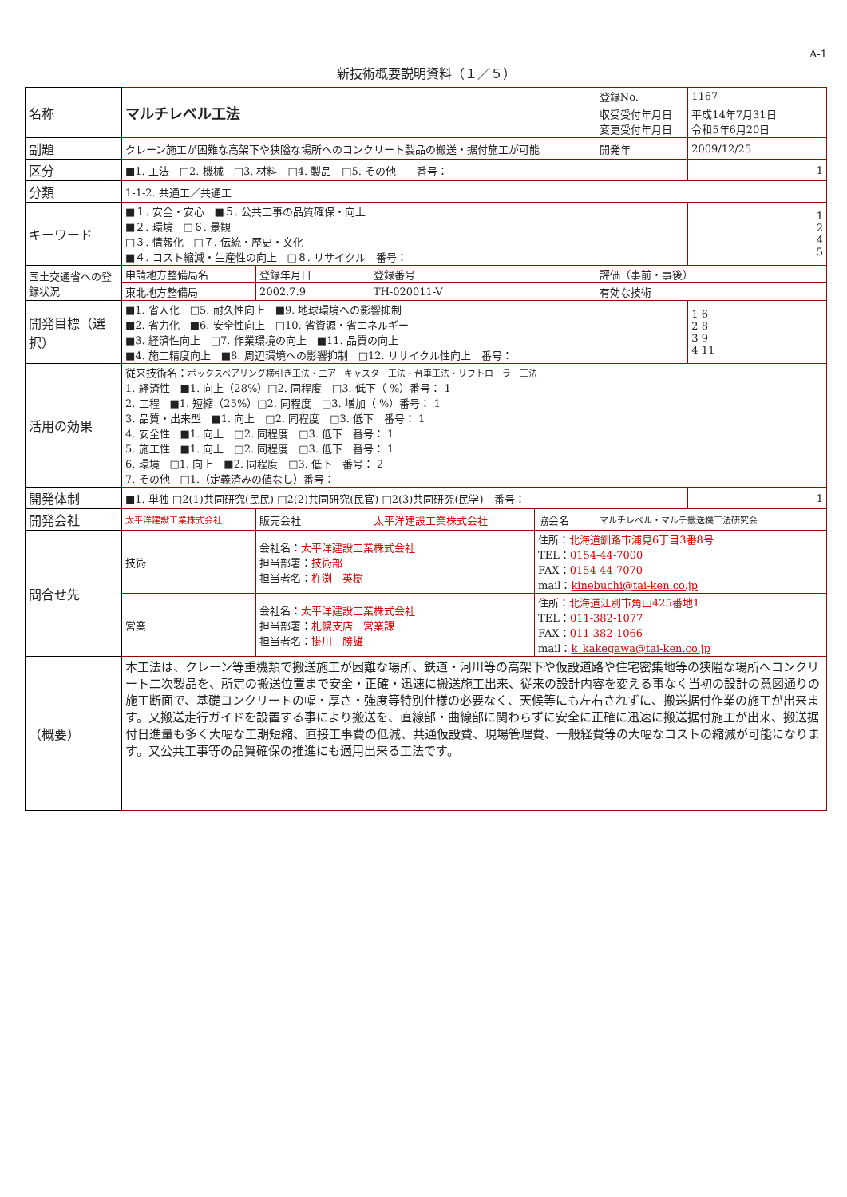A-1
新技術概要説明資料（１／５）
| 名称 | マルチレベル工法 | | | | 登録No. | 1167 |
| | | | | | 収受受付年月日 変更受付年月日 | 平成14年7月31日 令和5年6月20日 |
| 副題 | クレーン施工が困難な高架下や狭隘な場所へのコンクリート製品の搬送・据付施工が可能 | | | | 開発年 | 2009/12/25 |
| 区分 | ■1. 工法 □2. 機械 □3. 材料 □4. 製品 □5. その他 番号： | | | | | 1 |
| 分類 | 1-1-2. 共通工／共通工 | | | | | |
| キーワード | ■１. 安全・安心 ■５. 公共工事の品質確保・向上 ■２. 環境 □６. 景観 □３. 情報化 □７. 伝統・歴史・文化 ■４. コスト縮減・生産性の向上 □８. リサイクル 番号： | | | | | 1 2 4 5 |
| 国土交通省への登録状況 | 申請地方整備局名 | 登録年月日 | 登録番号 | | 評価（事前・事後） | |
| | 東北地方整備局 | 2002.7.9 | TH-020011-V | | 有効な技術 | |
| 開発目標（選択） | ■1. 省人化 □5. 耐久性向上 ■9. 地球環境への影響抑制 ■2. 省力化 ■6. 安全性向上 □10. 省資源・省エネルギー ■3. 経済性向上 □7. 作業環境の向上 ■11. 品質の向上 ■4. 施工精度向上 ■8. 周辺環境への影響抑制 □12. リサイクル性向上 番号： | | | | | 1 6 2 8 3 9 4 11 |
| 活用の効果 | 従来技術名： ボックスベアリング横引き工法・エアーキャスター工法・台車工法・リフトローラー工法 1. 経済性 ■1. 向上（28%）□2. 同程度 □3. 低下（ %）番号： 1 2. 工程 ■1. 短縮（25%）□2. 同程度 □3. 増加（ %）番号： 1 3. 品質・出来型 ■1. 向上 □2. 同程度 □3. 低下 番号： 1 4. 安全性 ■1. 向上 □2. 同程度 □3. 低下 番号： 1 5. 施工性 ■1. 向上 □2. 同程度 □3. 低下 番号： 1 6. 環境 □1. 向上 ■2. 同程度 □3. 低下 番号： 2 7. その他 □1.（定義済みの値なし）番号： | | | | | |
| 開発体制 | ■1. 単独 □2(1)共同研究(民民) □2(2)共同研究(民官) □2(3)共同研究(民学) 番号： | | | | | 1 |
| 開発会社 | 太平洋建設工業株式会社 | 販売会社 | 太平洋建設工業株式会社 | 協会名 | マルチレベル・マルチ搬送機工法研究会 | |
| 問合せ先 | 技術 | 会社名： 太平洋建設工業株式会社 担当部署： 技術部 担当者名： 杵渕 英樹 | | 住所： 北海道釧路市浦見6丁目3番8号 TEL： 0154-44-7000 FAX： 0154-44-7070 mail： kinebuchi@tai-ken.co.jp | | |
| | 営業 | 会社名： 太平洋建設工業株式会社 担当部署： 札幌支店 営業課 担当者名： 掛川 勝雄 | | 住所： 北海道江別市角山425番地1 TEL： 011-382-1077 FAX： 011-382-1066 mail： k_kakegawa@tai-ken.co.jp | | |
| （概要） | 本工法は、クレーン等重機類で搬送施工が困難な場所、鉄道・河川等の高架下や仮設道路や住宅密集地等の狭隘な場所へコンクリート二次製品を、所定の搬送位置まで安全・正確・迅速に搬送施工出来、従来の設計内容を変える事なく当初の設計の意図通りの施工断面で、基礎コンクリートの幅・厚さ・強度等特別仕様の必要なく、天候等にも左右されずに、搬送据付作業の施工が出来ます。又搬送走行ガイドを設置する事により搬送を、直線部・曲線部に関わらずに安全に正確に迅速に搬送据付施工が出来、搬送据付日進量も多く大幅な工期短縮、直接工事費の低減、共通仮設費、現場管理費、一般経費等の大幅なコストの縮減が可能になります。又公共工事等の品質確保の推進にも適用出来る工法です。 | | | | | |